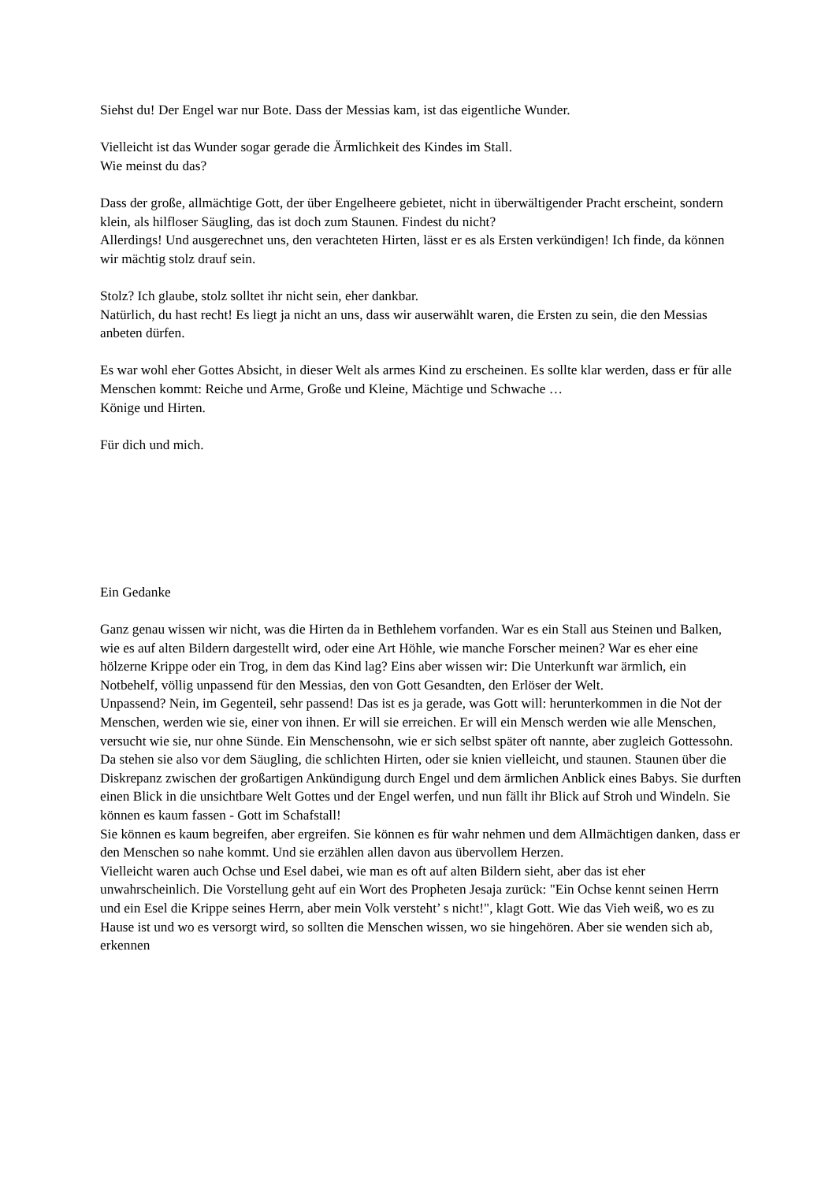Siehst du! Der Engel war nur Bote. Dass der Messias kam, ist das eigentliche Wunder.
Vielleicht ist das Wunder sogar gerade die Ärmlichkeit des Kindes im Stall.
Wie meinst du das?
Dass der große, allmächtige Gott, der über Engelheere gebietet, nicht in überwältigender Pracht erscheint, sondern klein, als hilfloser Säugling, das ist doch zum Staunen. Findest du nicht?
Allerdings! Und ausgerechnet uns, den verachteten Hirten, lässt er es als Ersten verkündigen! Ich finde, da können wir mächtig stolz drauf sein.
Stolz? Ich glaube, stolz solltet ihr nicht sein, eher dankbar.
Natürlich, du hast recht! Es liegt ja nicht an uns, dass wir auserwählt waren, die Ersten zu sein, die den Messias anbeten dürfen.
Es war wohl eher Gottes Absicht, in dieser Welt als armes Kind zu erscheinen. Es sollte klar werden, dass er für alle Menschen kommt: Reiche und Arme, Große und Kleine, Mächtige und Schwache …
Könige und Hirten.
Für dich und mich.
Ein Gedanke
Ganz genau wissen wir nicht, was die Hirten da in Bethlehem vorfanden. War es ein Stall aus Steinen und Balken, wie es auf alten Bildern dargestellt wird, oder eine Art Höhle, wie manche Forscher meinen? War es eher eine hölzerne Krippe oder ein Trog, in dem das Kind lag? Eins aber wissen wir: Die Unterkunft war ärmlich, ein Notbehelf, völlig unpassend für den Messias, den von Gott Gesandten, den Erlöser der Welt.
Unpassend? Nein, im Gegenteil, sehr passend! Das ist es ja gerade, was Gott will: herunterkommen in die Not der Menschen, werden wie sie, einer von ihnen. Er will sie erreichen. Er will ein Mensch werden wie alle Menschen, versucht wie sie, nur ohne Sünde. Ein Menschensohn, wie er sich selbst später oft nannte, aber zugleich Gottessohn.
Da stehen sie also vor dem Säugling, die schlichten Hirten, oder sie knien vielleicht, und staunen. Staunen über die Diskrepanz zwischen der großartigen Ankündigung durch Engel und dem ärmlichen Anblick eines Babys. Sie durften einen Blick in die unsichtbare Welt Gottes und der Engel werfen, und nun fällt ihr Blick auf Stroh und Windeln. Sie können es kaum fassen - Gott im Schafstall!
Sie können es kaum begreifen, aber ergreifen. Sie können es für wahr nehmen und dem Allmächtigen danken, dass er den Menschen so nahe kommt. Und sie erzählen allen davon aus übervollem Herzen.
Vielleicht waren auch Ochse und Esel dabei, wie man es oft auf alten Bildern sieht, aber das ist eher unwahrscheinlich. Die Vorstellung geht auf ein Wort des Propheten Jesaja zurück: "Ein Ochse kennt seinen Herrn und ein Esel die Krippe seines Herrn, aber mein Volk versteht’ s nicht!", klagt Gott. Wie das Vieh weiß, wo es zu Hause ist und wo es versorgt wird, so sollten die Menschen wissen, wo sie hingehören. Aber sie wenden sich ab, erkennen